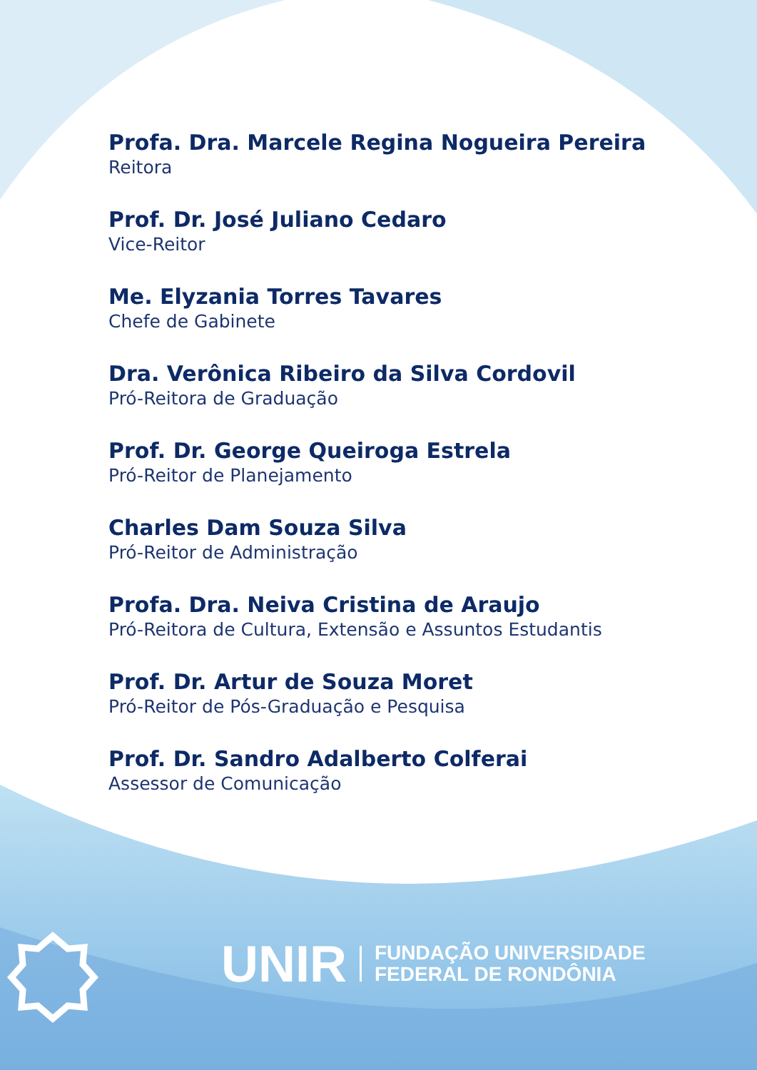Profa. Dra. Marcele Regina Nogueira Pereira
Reitora
Prof. Dr. José Juliano Cedaro
Vice-Reitor
Me. Elyzania Torres Tavares
Chefe de Gabinete
Dra. Verônica Ribeiro da Silva Cordovil
Pró-Reitora de Graduação
Prof. Dr. George Queiroga Estrela
Pró-Reitor de Planejamento
Charles Dam Souza Silva
Pró-Reitor de Administração
Profa. Dra. Neiva Cristina de Araujo
Pró-Reitora de Cultura, Extensão e Assuntos Estudantis
Prof. Dr. Artur de Souza Moret
Pró-Reitor de Pós-Graduação e Pesquisa
Prof. Dr. Sandro Adalberto Colferai
Assessor de Comunicação
UNIR
FUNDAÇÃO UNIVERSIDADE
FEDERAL DE RONDÔNIA